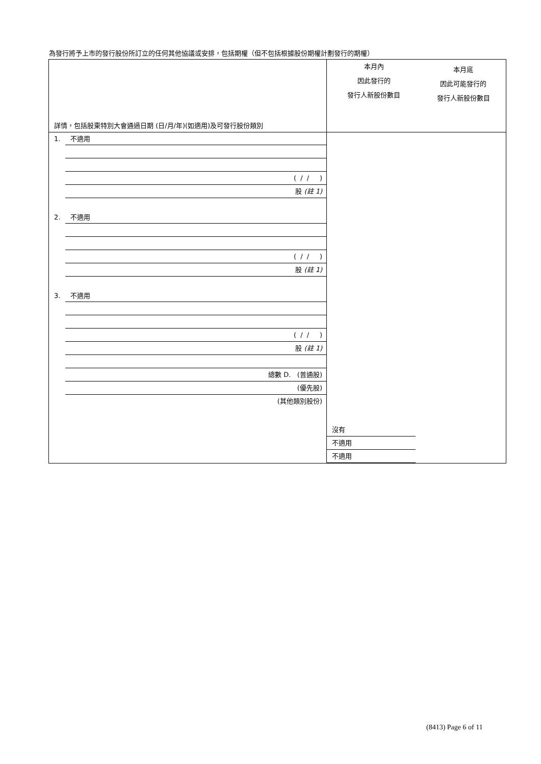為發行將予上市的發行股份所訂立的任何其他協議或安排，包括期權（但不包括根據股份期權計劃發行的期權）
| 詳情，包括股東特別大會通過日期 (日/月/年)(如適用)及可發行股份類別 | 本月內 因此發行的 發行人新股份數目 | 本月底 因此可能發行的 發行人新股份數目 |
| 1. 不適用 ( / / ) 股 (註 1) 2. 不適用 ( / / ) 股 (註 1) 3. 不適用 ( / / ) 股 (註 1) 總數 D. (普通股) (優先股) (其他類別股份) | 沒有 不適用 不適用 | |
(8413) Page 6 of 11